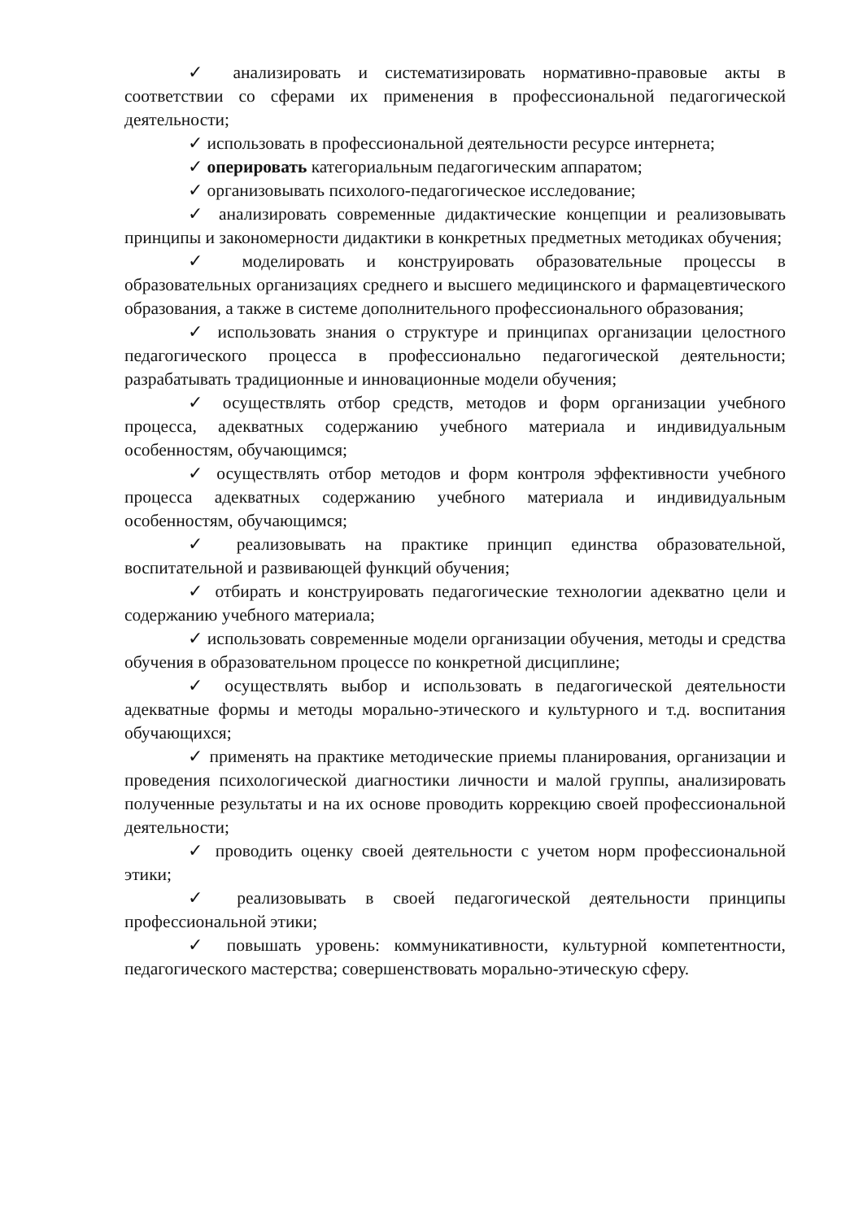✓ анализировать и систематизировать нормативно-правовые акты в соответствии со сферами их применения в профессиональной педагогической деятельности;
✓ использовать в профессиональной деятельности ресурсе интернета;
✓ оперировать категориальным педагогическим аппаратом;
✓ организовывать психолого-педагогическое исследование;
✓ анализировать современные дидактические концепции и реализовывать принципы и закономерности дидактики в конкретных предметных методиках обучения;
✓ моделировать и конструировать образовательные процессы в образовательных организациях среднего и высшего медицинского и фармацевтического образования, а также в системе дополнительного профессионального образования;
✓ использовать знания о структуре и принципах организации целостного педагогического процесса в профессионально педагогической деятельности; разрабатывать традиционные и инновационные модели обучения;
✓ осуществлять отбор средств, методов и форм организации учебного процесса, адекватных содержанию учебного материала и индивидуальным особенностям, обучающимся;
✓ осуществлять отбор методов и форм контроля эффективности учебного процесса адекватных содержанию учебного материала и индивидуальным особенностям, обучающимся;
✓ реализовывать на практике принцип единства образовательной, воспитательной и развивающей функций обучения;
✓ отбирать и конструировать педагогические технологии адекватно цели и содержанию учебного материала;
✓ использовать современные модели организации обучения, методы и средства обучения в образовательном процессе по конкретной дисциплине;
✓ осуществлять выбор и использовать в педагогической деятельности адекватные формы и методы морально-этического и культурного и т.д. воспитания обучающихся;
✓ применять на практике методические приемы планирования, организации и проведения психологической диагностики личности и малой группы, анализировать полученные результаты и на их основе проводить коррекцию своей профессиональной деятельности;
✓ проводить оценку своей деятельности с учетом норм профессиональной этики;
✓ реализовывать в своей педагогической деятельности принципы профессиональной этики;
✓ повышать уровень: коммуникативности, культурной компетентности, педагогического мастерства; совершенствовать морально-этическую сферу.